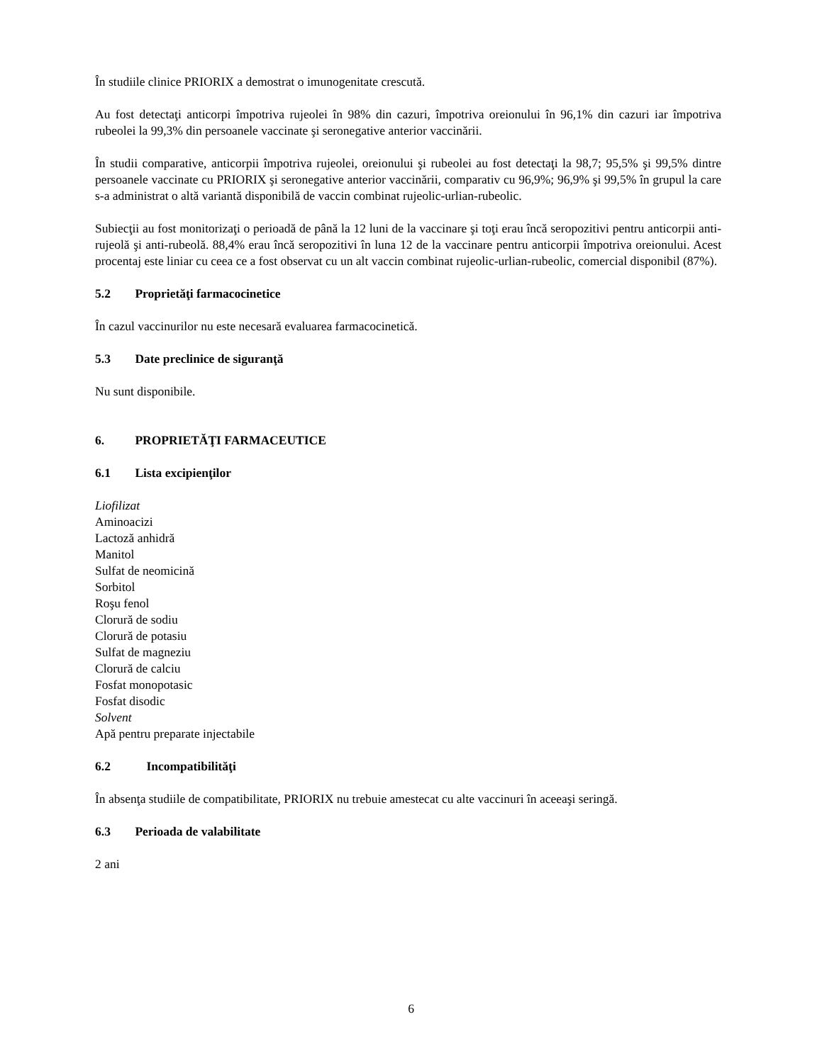În studiile clinice PRIORIX a demostrat o imunogenitate crescută.
Au fost detectaţi anticorpi împotriva rujeolei în 98% din cazuri, împotriva oreionului în 96,1% din cazuri iar împotriva rubeolei la 99,3% din persoanele vaccinate şi seronegative anterior vaccinării.
În studii comparative, anticorpii împotriva rujeolei, oreionului şi rubeolei au fost detectaţi la 98,7; 95,5% şi 99,5% dintre persoanele vaccinate cu PRIORIX şi seronegative anterior vaccinării, comparativ cu 96,9%; 96,9% şi 99,5% în grupul la care s-a administrat o altă variantă disponibilă de vaccin combinat rujeolic-urlian-rubeolic.
Subiecţii au fost monitorizaţi o perioadă de până la 12 luni de la vaccinare şi toţi erau încă seropozitivi pentru anticorpii anti-rujeolă şi anti-rubeolă. 88,4% erau încă seropozitivi în luna 12 de la vaccinare pentru anticorpii împotriva oreionului. Acest procentaj este liniar cu ceea ce a fost observat cu un alt vaccin combinat rujeolic-urlian-rubeolic, comercial disponibil (87%).
5.2 Proprietăţi farmacocinetice
În cazul vaccinurilor nu este necesară evaluarea farmacocinetică.
5.3 Date preclinice de siguranţă
Nu sunt disponibile.
6. PROPRIETĂŢI FARMACEUTICE
6.1 Lista excipienţilor
Liofilizat
Aminoacizi
Lactoză anhidră
Manitol
Sulfat de neomicină
Sorbitol
Roşu fenol
Clorură de sodiu
Clorură de potasiu
Sulfat de magneziu
Clorură de calciu
Fosfat monopotasic
Fosfat disodic
Solvent
Apă pentru preparate injectabile
6.2 Incompatibilităţi
În absenţa studiile de compatibilitate, PRIORIX nu trebuie amestecat cu alte vaccinuri în aceeaşi seringă.
6.3 Perioada de valabilitate
2 ani
6